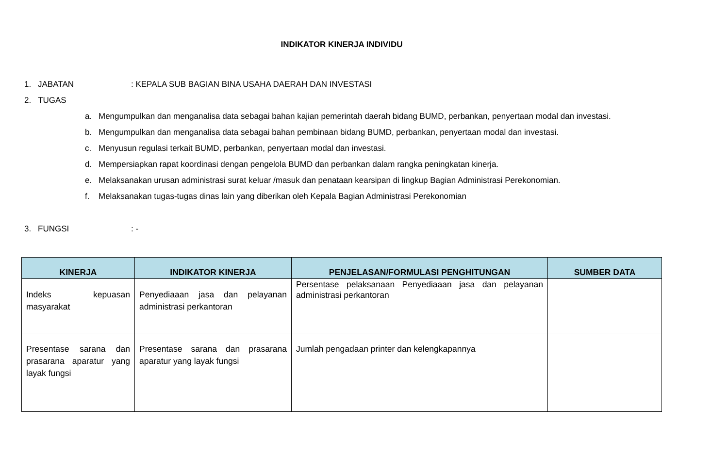INDIKATOR KINERJA INDIVIDU
1. JABATAN: KEPALA SUB BAGIAN BINA USAHA DAERAH DAN INVESTASI
2. TUGAS
a. Mengumpulkan dan menganalisa data sebagai bahan kajian pemerintah daerah bidang BUMD, perbankan, penyertaan modal dan investasi.
b. Mengumpulkan dan menganalisa data sebagai bahan pembinaan bidang BUMD, perbankan, penyertaan modal dan investasi.
c. Menyusun regulasi terkait BUMD, perbankan, penyertaan modal dan investasi.
d. Mempersiapkan rapat koordinasi dengan pengelola BUMD dan perbankan dalam rangka peningkatan kinerja.
e. Melaksanakan urusan administrasi surat keluar /masuk dan penataan kearsipan di lingkup Bagian Administrasi Perekonomian.
f. Melaksanakan tugas-tugas dinas lain yang diberikan oleh Kepala Bagian Administrasi Perekonomian
3. FUNGSI: -
| KINERJA | INDIKATOR KINERJA | PENJELASAN/FORMULASI PENGHITUNGAN | SUMBER DATA |
| --- | --- | --- | --- |
| Indeks kepuasan masyarakat | Penyediaaan jasa dan pelayanan administrasi perkantoran | Persentase pelaksanaan Penyediaaan jasa dan pelayanan administrasi perkantoran | |
| Presentase sarana dan prasarana aparatur yang layak fungsi | Presentase sarana dan prasarana aparatur yang layak fungsi | Jumlah pengadaan printer dan kelengkapannya | |